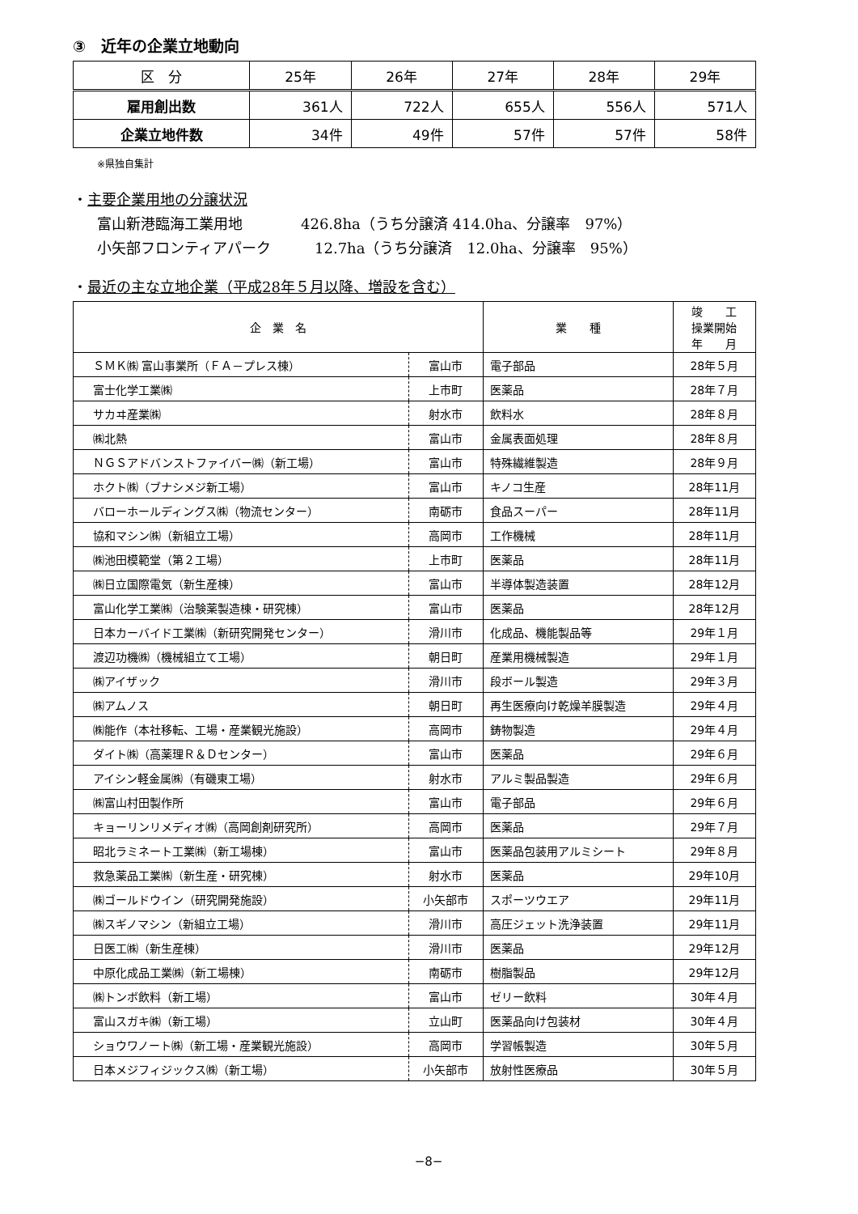③　近年の企業立地動向
| 区 分 | 25年 | 26年 | 27年 | 28年 | 29年 |
| --- | --- | --- | --- | --- | --- |
| 雇用創出数 | 361人 | 722人 | 655人 | 556人 | 571人 |
| 企業立地件数 | 34件 | 49件 | 57件 | 57件 | 58件 |
※県独自集計
・主要企業用地の分譲状況
富山新港臨海工業用地　　　　426.8ha（うち分譲済 414.0ha、分譲率　97%）
小矢部フロンティアパーク　　　12.7ha（うち分譲済　12.0ha、分譲率　95%）
・最近の主な立地企業（平成28年５月以降、増設を含む）
| 企 業 名 | | 業 種 | 竣 工 操業開始 年 月 |
| --- | --- | --- | --- |
| ＳＭＫ㈱ 富山事業所（ＦＡ－プレス棟） | 富山市 | 電子部品 | 28年５月 |
| 富士化学工業㈱ | 上市町 | 医薬品 | 28年７月 |
| サカヰ産業㈱ | 射水市 | 飲料水 | 28年８月 |
| ㈱北熱 | 富山市 | 金属表面処理 | 28年８月 |
| ＮＧＳアドバンストファイバー㈱（新工場） | 富山市 | 特殊繊維製造 | 28年９月 |
| ホクト㈱（ブナシメジ新工場） | 富山市 | キノコ生産 | 28年11月 |
| バローホールディングス㈱（物流センター） | 南砺市 | 食品スーパー | 28年11月 |
| 協和マシン㈱（新組立工場） | 高岡市 | 工作機械 | 28年11月 |
| ㈱池田模範堂（第２工場） | 上市町 | 医薬品 | 28年11月 |
| ㈱日立国際電気（新生産棟） | 富山市 | 半導体製造装置 | 28年12月 |
| 富山化学工業㈱（治験薬製造棟・研究棟） | 富山市 | 医薬品 | 28年12月 |
| 日本カーバイド工業㈱（新研究開発センター） | 滑川市 | 化成品、機能製品等 | 29年１月 |
| 渡辺功機㈱（機械組立て工場） | 朝日町 | 産業用機械製造 | 29年１月 |
| ㈱アイザック | 滑川市 | 段ボール製造 | 29年３月 |
| ㈱アムノス | 朝日町 | 再生医療向け乾燥羊膜製造 | 29年４月 |
| ㈱能作（本社移転、工場・産業観光施設） | 高岡市 | 鋳物製造 | 29年４月 |
| ダイト㈱（高薬理Ｒ＆Ｄセンター） | 富山市 | 医薬品 | 29年６月 |
| アイシン軽金属㈱（有磯東工場） | 射水市 | アルミ製品製造 | 29年６月 |
| ㈱富山村田製作所 | 富山市 | 電子部品 | 29年６月 |
| キョーリンリメディオ㈱（高岡創剤研究所） | 高岡市 | 医薬品 | 29年７月 |
| 昭北ラミネート工業㈱（新工場棟） | 富山市 | 医薬品包装用アルミシート | 29年８月 |
| 救急薬品工業㈱（新生産・研究棟） | 射水市 | 医薬品 | 29年10月 |
| ㈱ゴールドウイン（研究開発施設） | 小矢部市 | スポーツウエア | 29年11月 |
| ㈱スギノマシン（新組立工場） | 滑川市 | 高圧ジェット洗浄装置 | 29年11月 |
| 日医工㈱（新生産棟） | 滑川市 | 医薬品 | 29年12月 |
| 中原化成品工業㈱（新工場棟） | 南砺市 | 樹脂製品 | 29年12月 |
| ㈱トンボ飲料（新工場） | 富山市 | ゼリー飲料 | 30年４月 |
| 富山スガキ㈱（新工場） | 立山町 | 医薬品向け包装材 | 30年４月 |
| ショウワノート㈱（新工場・産業観光施設） | 高岡市 | 学習帳製造 | 30年５月 |
| 日本メジフィジックス㈱（新工場） | 小矢部市 | 放射性医療品 | 30年５月 |
−8−